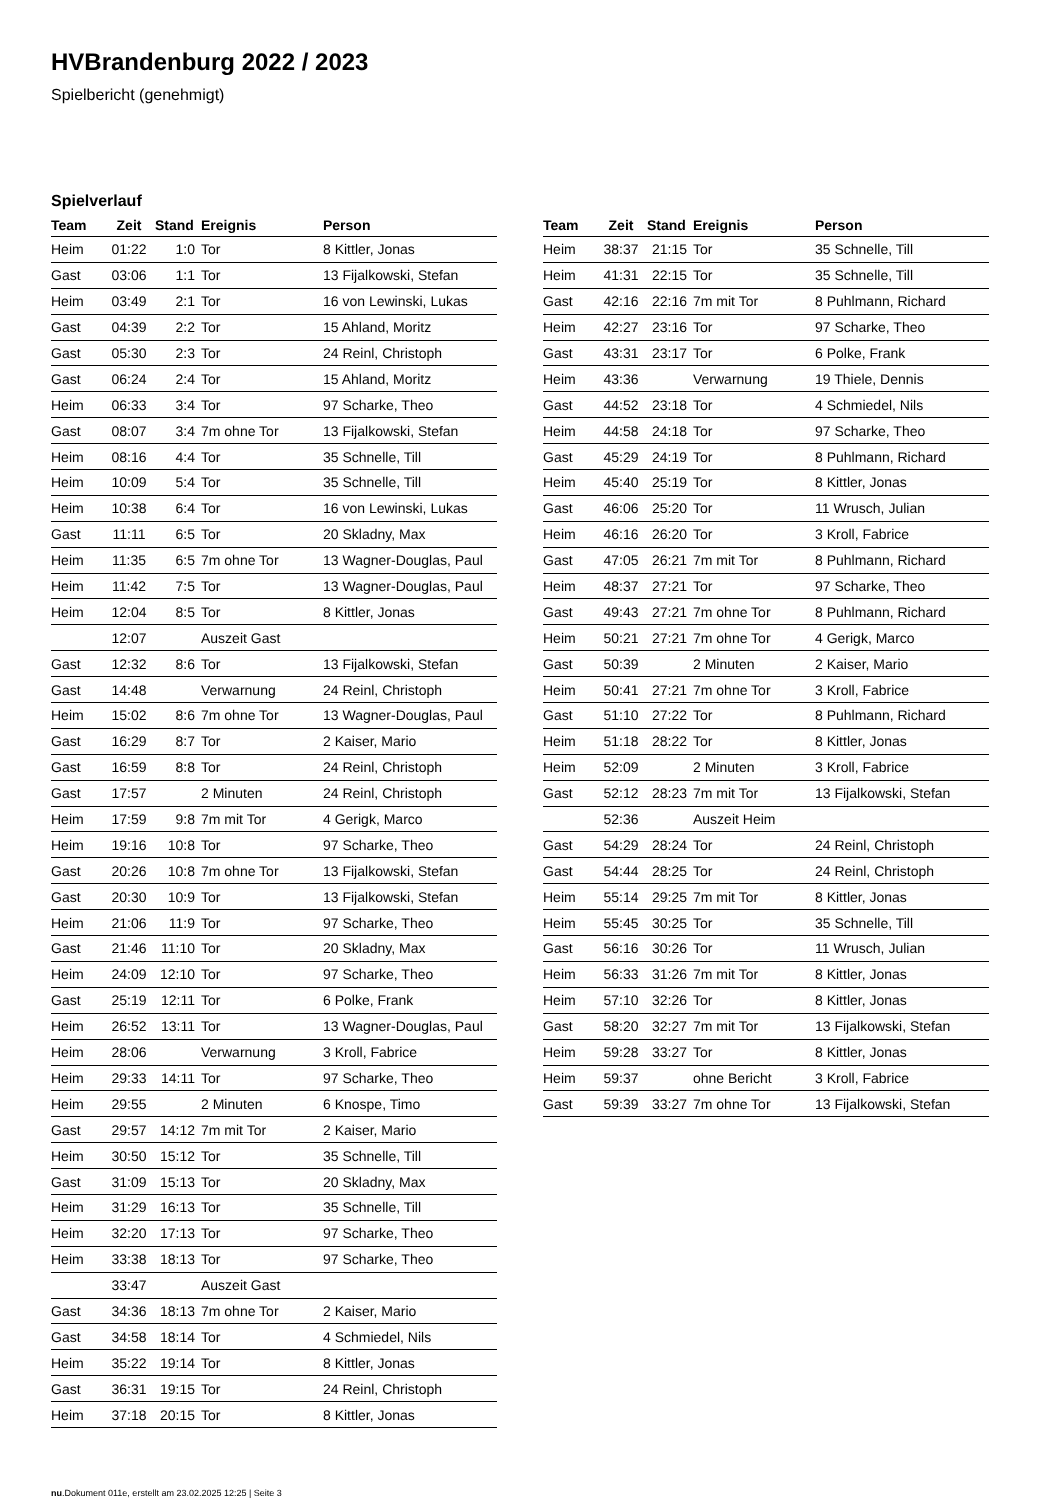HVBrandenburg 2022 / 2023
Spielbericht (genehmigt)
Spielverlauf
| Team | Zeit | Stand | Ereignis | Person |
| --- | --- | --- | --- | --- |
| Heim | 01:22 | 1:0 | Tor | 8 Kittler, Jonas |
| Gast | 03:06 | 1:1 | Tor | 13 Fijalkowski, Stefan |
| Heim | 03:49 | 2:1 | Tor | 16 von Lewinski, Lukas |
| Gast | 04:39 | 2:2 | Tor | 15 Ahland, Moritz |
| Gast | 05:30 | 2:3 | Tor | 24 Reinl, Christoph |
| Gast | 06:24 | 2:4 | Tor | 15 Ahland, Moritz |
| Heim | 06:33 | 3:4 | Tor | 97 Scharke, Theo |
| Gast | 08:07 | 3:4 | 7m ohne Tor | 13 Fijalkowski, Stefan |
| Heim | 08:16 | 4:4 | Tor | 35 Schnelle, Till |
| Heim | 10:09 | 5:4 | Tor | 35 Schnelle, Till |
| Heim | 10:38 | 6:4 | Tor | 16 von Lewinski, Lukas |
| Gast | 11:11 | 6:5 | Tor | 20 Skladny, Max |
| Heim | 11:35 | 6:5 | 7m ohne Tor | 13 Wagner-Douglas, Paul |
| Heim | 11:42 | 7:5 | Tor | 13 Wagner-Douglas, Paul |
| Heim | 12:04 | 8:5 | Tor | 8 Kittler, Jonas |
| | 12:07 | | Auszeit Gast | |
| Gast | 12:32 | 8:6 | Tor | 13 Fijalkowski, Stefan |
| Gast | 14:48 | | Verwarnung | 24 Reinl, Christoph |
| Heim | 15:02 | 8:6 | 7m ohne Tor | 13 Wagner-Douglas, Paul |
| Gast | 16:29 | 8:7 | Tor | 2 Kaiser, Mario |
| Gast | 16:59 | 8:8 | Tor | 24 Reinl, Christoph |
| Gast | 17:57 | | 2 Minuten | 24 Reinl, Christoph |
| Heim | 17:59 | 9:8 | 7m mit Tor | 4 Gerigk, Marco |
| Heim | 19:16 | 10:8 | Tor | 97 Scharke, Theo |
| Gast | 20:26 | 10:8 | 7m ohne Tor | 13 Fijalkowski, Stefan |
| Gast | 20:30 | 10:9 | Tor | 13 Fijalkowski, Stefan |
| Heim | 21:06 | 11:9 | Tor | 97 Scharke, Theo |
| Gast | 21:46 | 11:10 | Tor | 20 Skladny, Max |
| Heim | 24:09 | 12:10 | Tor | 97 Scharke, Theo |
| Gast | 25:19 | 12:11 | Tor | 6 Polke, Frank |
| Heim | 26:52 | 13:11 | Tor | 13 Wagner-Douglas, Paul |
| Heim | 28:06 | | Verwarnung | 3 Kroll, Fabrice |
| Heim | 29:33 | 14:11 | Tor | 97 Scharke, Theo |
| Heim | 29:55 | | 2 Minuten | 6 Knospe, Timo |
| Gast | 29:57 | 14:12 | 7m mit Tor | 2 Kaiser, Mario |
| Heim | 30:50 | 15:12 | Tor | 35 Schnelle, Till |
| Gast | 31:09 | 15:13 | Tor | 20 Skladny, Max |
| Heim | 31:29 | 16:13 | Tor | 35 Schnelle, Till |
| Heim | 32:20 | 17:13 | Tor | 97 Scharke, Theo |
| Heim | 33:38 | 18:13 | Tor | 97 Scharke, Theo |
| | 33:47 | | Auszeit Gast | |
| Gast | 34:36 | 18:13 | 7m ohne Tor | 2 Kaiser, Mario |
| Gast | 34:58 | 18:14 | Tor | 4 Schmiedel, Nils |
| Heim | 35:22 | 19:14 | Tor | 8 Kittler, Jonas |
| Gast | 36:31 | 19:15 | Tor | 24 Reinl, Christoph |
| Heim | 37:18 | 20:15 | Tor | 8 Kittler, Jonas |
| Team | Zeit | Stand | Ereignis | Person |
| --- | --- | --- | --- | --- |
| Heim | 38:37 | 21:15 | Tor | 35 Schnelle, Till |
| Heim | 41:31 | 22:15 | Tor | 35 Schnelle, Till |
| Gast | 42:16 | 22:16 | 7m mit Tor | 8 Puhlmann, Richard |
| Heim | 42:27 | 23:16 | Tor | 97 Scharke, Theo |
| Gast | 43:31 | 23:17 | Tor | 6 Polke, Frank |
| Heim | 43:36 | | Verwarnung | 19 Thiele, Dennis |
| Gast | 44:52 | 23:18 | Tor | 4 Schmiedel, Nils |
| Heim | 44:58 | 24:18 | Tor | 97 Scharke, Theo |
| Gast | 45:29 | 24:19 | Tor | 8 Puhlmann, Richard |
| Heim | 45:40 | 25:19 | Tor | 8 Kittler, Jonas |
| Gast | 46:06 | 25:20 | Tor | 11 Wrusch, Julian |
| Heim | 46:16 | 26:20 | Tor | 3 Kroll, Fabrice |
| Gast | 47:05 | 26:21 | 7m mit Tor | 8 Puhlmann, Richard |
| Heim | 48:37 | 27:21 | Tor | 97 Scharke, Theo |
| Gast | 49:43 | 27:21 | 7m ohne Tor | 8 Puhlmann, Richard |
| Heim | 50:21 | 27:21 | 7m ohne Tor | 4 Gerigk, Marco |
| Gast | 50:39 | | 2 Minuten | 2 Kaiser, Mario |
| Heim | 50:41 | 27:21 | 7m ohne Tor | 3 Kroll, Fabrice |
| Gast | 51:10 | 27:22 | Tor | 8 Puhlmann, Richard |
| Heim | 51:18 | 28:22 | Tor | 8 Kittler, Jonas |
| Heim | 52:09 | | 2 Minuten | 3 Kroll, Fabrice |
| Gast | 52:12 | 28:23 | 7m mit Tor | 13 Fijalkowski, Stefan |
| | 52:36 | | Auszeit Heim | |
| Gast | 54:29 | 28:24 | Tor | 24 Reinl, Christoph |
| Gast | 54:44 | 28:25 | Tor | 24 Reinl, Christoph |
| Heim | 55:14 | 29:25 | 7m mit Tor | 8 Kittler, Jonas |
| Heim | 55:45 | 30:25 | Tor | 35 Schnelle, Till |
| Gast | 56:16 | 30:26 | Tor | 11 Wrusch, Julian |
| Heim | 56:33 | 31:26 | 7m mit Tor | 8 Kittler, Jonas |
| Heim | 57:10 | 32:26 | Tor | 8 Kittler, Jonas |
| Gast | 58:20 | 32:27 | 7m mit Tor | 13 Fijalkowski, Stefan |
| Heim | 59:28 | 33:27 | Tor | 8 Kittler, Jonas |
| Heim | 59:37 | | ohne Bericht | 3 Kroll, Fabrice |
| Gast | 59:39 | 33:27 | 7m ohne Tor | 13 Fijalkowski, Stefan |
nu.Dokument 011e, erstellt am 23.02.2025 12:25 | Seite 3